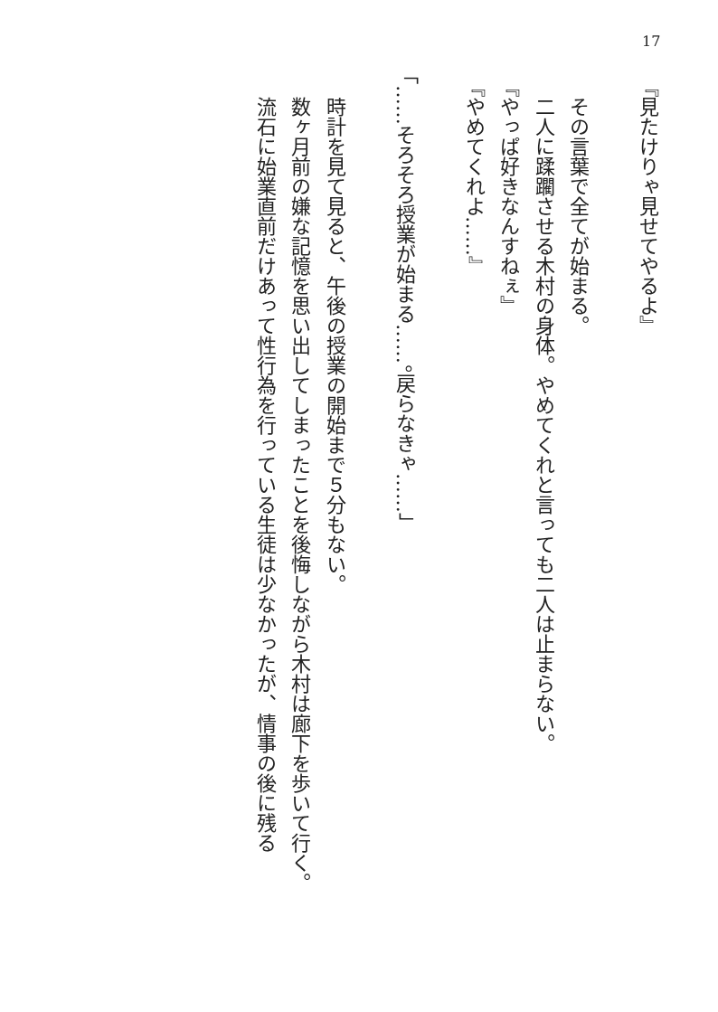17
『見たけりゃ見せてやるよ』
　その言葉で全てが始まる。
　二人に蹂躙させる木村の身体。やめてくれと言っても二人は止まらない。
『やっぱ好きなんすねぇ』
『やめてくれよ……』
「……そろそろ授業が始まる……。戻らなきゃ……」
　時計を見て見ると、午後の授業の開始まで５分もない。
　数ヶ月前の嫌な記憶を思い出してしまったことを後悔しながら木村は廊下を歩いて行く。
　流石に始業直前だけあって性行為を行っている生徒は少なかったが、情事の後に残る